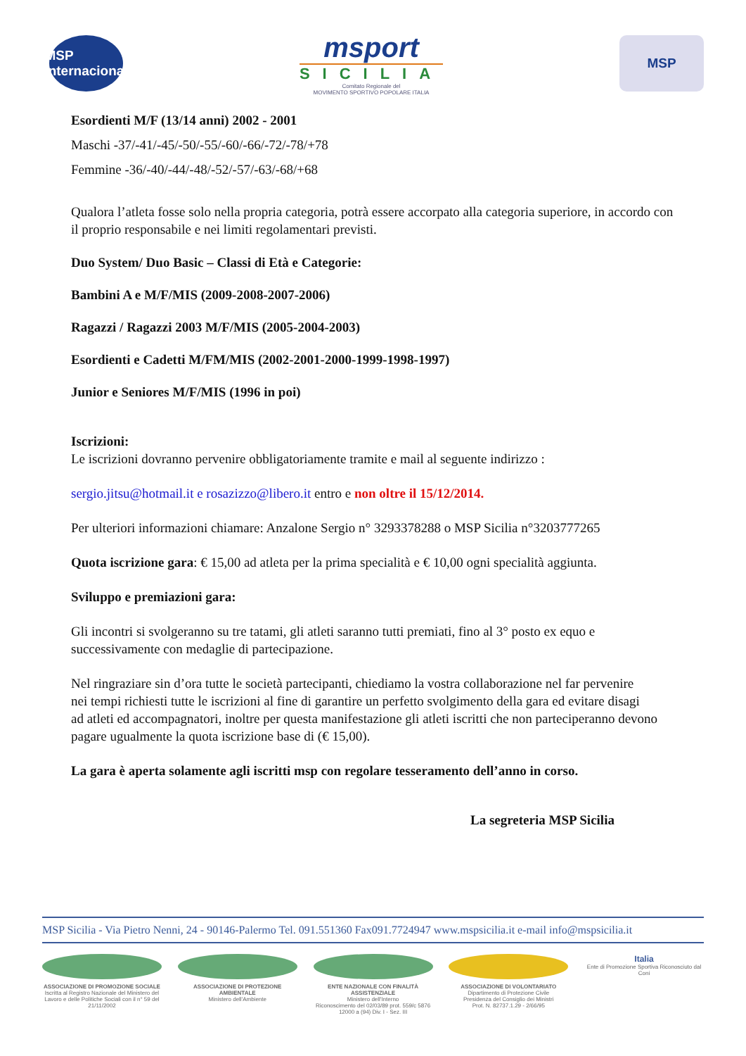MSP Internacional
msport
SICILIA
Comitato Regionale del
MOVIMENTO SPORTIVO POPOLARE ITALIA
MSP
Esordienti M/F (13/14 anni) 2002 - 2001
Maschi -37/-41/-45/-50/-55/-60/-66/-72/-78/+78
Femmine -36/-40/-44/-48/-52/-57/-63/-68/+68
Qualora l’atleta fosse solo nella propria categoria, potrà essere accorpato alla categoria superiore, in accordo con il proprio responsabile e nei limiti regolamentari previsti.
Duo System/ Duo Basic – Classi di Età e Categorie:
Bambini A e M/F/MIS (2009-2008-2007-2006)
Ragazzi / Ragazzi 2003 M/F/MIS (2005-2004-2003)
Esordienti e Cadetti M/FM/MIS (2002-2001-2000-1999-1998-1997)
Junior e Seniores M/F/MIS (1996 in poi)
Iscrizioni:
Le iscrizioni dovranno pervenire obbligatoriamente tramite e mail al seguente indirizzo :
sergio.jitsu@hotmail.it e rosazizzo@libero.it entro e non oltre il 15/12/2014.
Per ulteriori informazioni chiamare: Anzalone Sergio n° 3293378288 o MSP Sicilia n°3203777265
Quota iscrizione gara: € 15,00 ad atleta per la prima specialità e € 10,00 ogni specialità aggiunta.
Sviluppo e premiazioni gara:
Gli incontri si svolgeranno su tre tatami, gli atleti saranno tutti premiati, fino al 3° posto ex equo e successivamente con medaglie di partecipazione.
Nel ringraziare sin d’ora tutte le società partecipanti, chiediamo la vostra collaborazione nel far pervenire
nei tempi richiesti tutte le iscrizioni al fine di garantire un perfetto svolgimento della gara ed evitare disagi
ad atleti ed accompagnatori, inoltre per questa manifestazione gli atleti iscritti che non parteciperanno devono pagare ugualmente la quota iscrizione base di (€ 15,00).
La gara è aperta solamente agli iscritti msp con regolare tesseramento dell’anno in corso.
La segreteria MSP Sicilia
MSP Sicilia - Via Pietro Nenni, 24 - 90146-Palermo Tel. 091.551360 Fax091.7724947 www.mspsicilia.it e-mail info@mspsicilia.it
ASSOCIAZIONE DI PROMOZIONE SOCIALE
Iscritta al Registro Nazionale del Ministero del Lavoro e delle Politiche Sociali con il n° 59 del 21/11/2002
ASSOCIAZIONE DI PROTEZIONE AMBIENTALE
Ministero dell'Ambiente
ENTE NAZIONALE CON FINALITÀ ASSISTENZIALE
Ministero dell'Interno
Riconoscimento del 02/03/89 prot. 559/c 5876 12000 a (94) Div. I - Sez. III
ASSOCIAZIONE DI VOLONTARIATO
Dipartimento di Protezione Civile
Presidenza del Consiglio dei Ministri
Prot. N. 82737.1.29 - 2/66/95
Italia
Ente di Promozione Sportiva Riconosciuto dal Coni